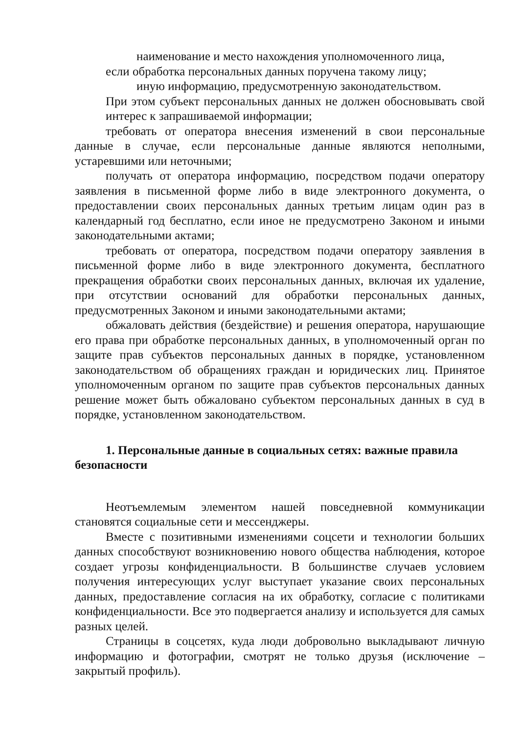наименование и место нахождения уполномоченного лица,
если обработка персональных данных поручена такому лицу;
иную информацию, предусмотренную законодательством.
При этом субъект персональных данных не должен обосновывать свой интерес к запрашиваемой информации;
требовать от оператора внесения изменений в свои персональные данные в случае, если персональные данные являются неполными, устаревшими или неточными;
получать от оператора информацию, посредством подачи оператору заявления в письменной форме либо в виде электронного документа, о предоставлении своих персональных данных третьим лицам один раз в календарный год бесплатно, если иное не предусмотрено Законом и иными законодательными актами;
требовать от оператора, посредством подачи оператору заявления в письменной форме либо в виде электронного документа, бесплатного прекращения обработки своих персональных данных, включая их удаление, при отсутствии оснований для обработки персональных данных, предусмотренных Законом и иными законодательными актами;
обжаловать действия (бездействие) и решения оператора, нарушающие его права при обработке персональных данных, в уполномоченный орган по защите прав субъектов персональных данных в порядке, установленном законодательством об обращениях граждан и юридических лиц. Принятое уполномоченным органом по защите прав субъектов персональных данных решение может быть обжаловано субъектом персональных данных в суд в порядке, установленном законодательством.
1. Персональные данные в социальных сетях: важные правила безопасности
Неотъемлемым элементом нашей повседневной коммуникации становятся социальные сети и мессенджеры.
Вместе с позитивными изменениями соцсети и технологии больших данных способствуют возникновению нового общества наблюдения, которое создает угрозы конфиденциальности. В большинстве случаев условием получения интересующих услуг выступает указание своих персональных данных, предоставление согласия на их обработку, согласие с политиками конфиденциальности. Все это подвергается анализу и используется для самых разных целей.
Страницы в соцсетях, куда люди добровольно выкладывают личную информацию и фотографии, смотрят не только друзья (исключение – закрытый профиль).